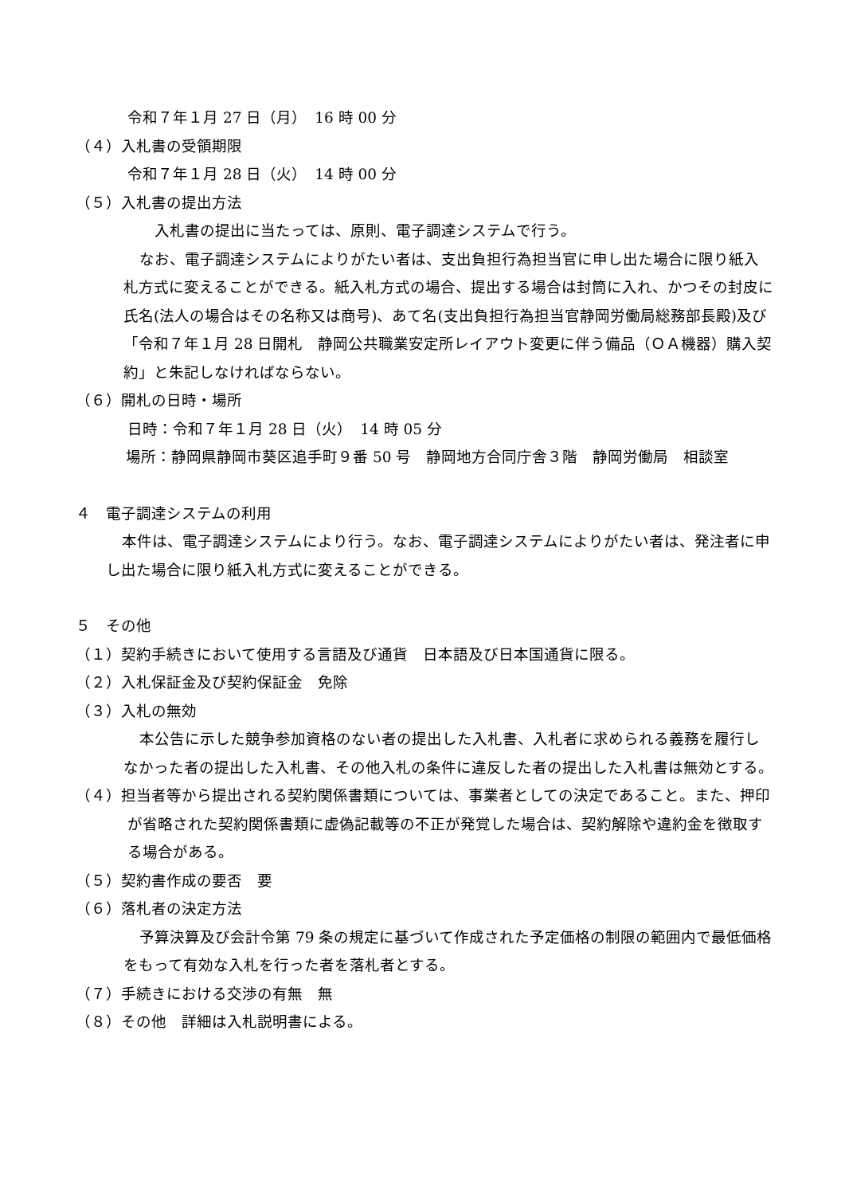令和７年１月 27 日（月）　16 時 00 分
（４）入札書の受領期限
令和７年１月 28 日（火）　14 時 00 分
（５）入札書の提出方法
　入札書の提出に当たっては、原則、電子調達システムで行う。
なお、電子調達システムによりがたい者は、支出負担行為担当官に申し出た場合に限り紙入札方式に変えることができる。紙入札方式の場合、提出する場合は封筒に入れ、かつその封皮に氏名(法人の場合はその名称又は商号)、あて名(支出負担行為担当官静岡労働局総務部長殿)及び「令和７年１月 28 日開札　静岡公共職業安定所レイアウト変更に伴う備品（ＯＡ機器）購入契約」と朱記しなければならない。
（６）開札の日時・場所
日時：令和７年１月 28 日（火）　14 時 05 分
場所：静岡県静岡市葵区追手町９番 50 号　静岡地方合同庁舎３階　静岡労働局　相談室
４　電子調達システムの利用
本件は、電子調達システムにより行う。なお、電子調達システムによりがたい者は、発注者に申し出た場合に限り紙入札方式に変えることができる。
５　その他
（１）契約手続きにおいて使用する言語及び通貨　日本語及び日本国通貨に限る。
（２）入札保証金及び契約保証金　免除
（３）入札の無効
本公告に示した競争参加資格のない者の提出した入札書、入札者に求められる義務を履行しなかった者の提出した入札書、その他入札の条件に違反した者の提出した入札書は無効とする。
（４）担当者等から提出される契約関係書類については、事業者としての決定であること。また、押印が省略された契約関係書類に虚偽記載等の不正が発覚した場合は、契約解除や違約金を徴取する場合がある。
（５）契約書作成の要否　要
（６）落札者の決定方法
予算決算及び会計令第 79 条の規定に基づいて作成された予定価格の制限の範囲内で最低価格をもって有効な入札を行った者を落札者とする。
（７）手続きにおける交渉の有無　無
（８）その他　詳細は入札説明書による。